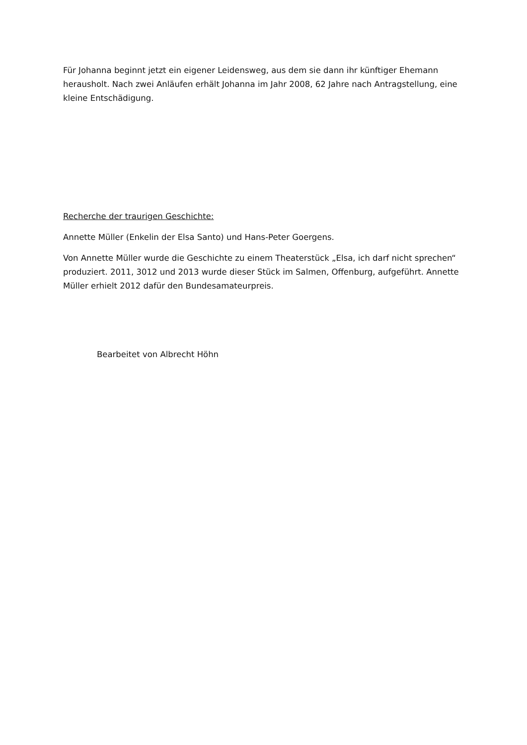Für Johanna beginnt jetzt ein eigener Leidensweg, aus dem sie dann ihr künftiger Ehemann herausholt. Nach zwei Anläufen erhält Johanna im Jahr 2008, 62 Jahre nach Antragstellung, eine kleine Entschädigung.
Recherche der traurigen Geschichte:
Annette Müller (Enkelin der Elsa Santo) und Hans-Peter Goergens.
Von Annette Müller wurde die Geschichte zu einem Theaterstück „Elsa, ich darf nicht sprechen“ produziert. 2011, 3012 und 2013 wurde dieser Stück im Salmen, Offenburg, aufgeführt. Annette Müller erhielt 2012 dafür den Bundesamateurpreis.
Bearbeitet von Albrecht Höhn